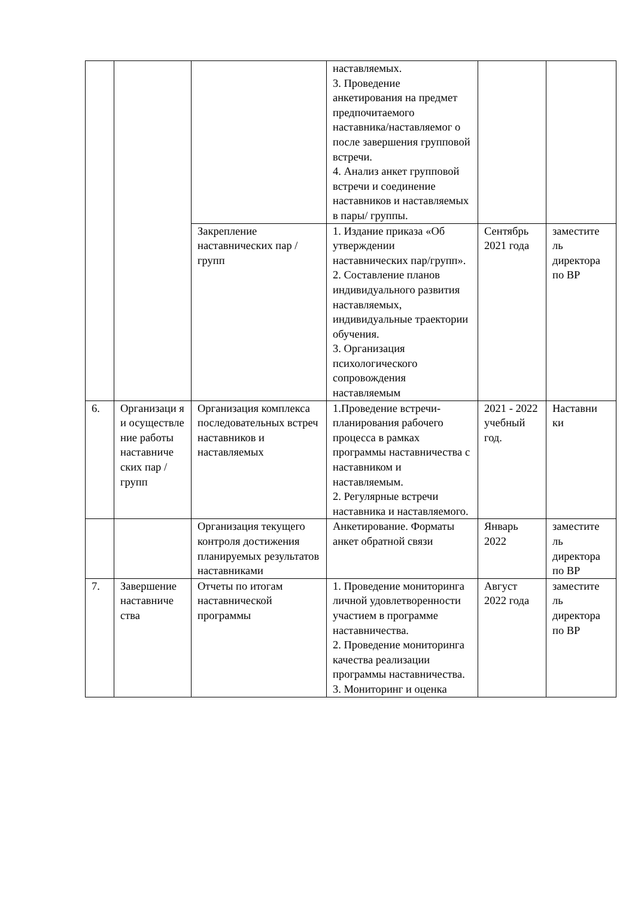| | | | наставляемых. 3. Проведение анкетирования на предмет предпочитаемого наставника/наставляемог о после завершения групповой встречи. 4. Анализ анкет групповой встречи и соединение наставников и наставляемых в пары/ группы. | | |
| | | Закрепление наставнических пар / групп | 1. Издание приказа «Об утверждении наставнических пар/групп». 2. Составление планов индивидуального развития наставляемых, индивидуальные траектории обучения. 3. Организация психологического сопровождения наставляемым | Сентябрь 2021 года | заместите ль директора по ВР |
| 6. | Организаци я и осуществле ние работы наставниче ских пар / групп | Организация комплекса последовательных встреч наставников и наставляемых | 1.Проведение встречи-планирования рабочего процесса в рамках программы наставничества с наставником и наставляемым. 2. Регулярные встречи наставника и наставляемого. | 2021 - 2022 учебный год. | Наставни ки |
| | | Организация текущего контроля достижения планируемых результатов наставниками | Анкетирование. Форматы анкет обратной связи | Январь 2022 | заместите ль директора по ВР |
| 7. | Завершение наставниче ства | Отчеты по итогам наставнической программы | 1. Проведение мониторинга личной удовлетворенности участием в программе наставничества. 2. Проведение мониторинга качества реализации программы наставничества. 3. Мониторинг и оценка | Август 2022 года | заместите ль директора по ВР |